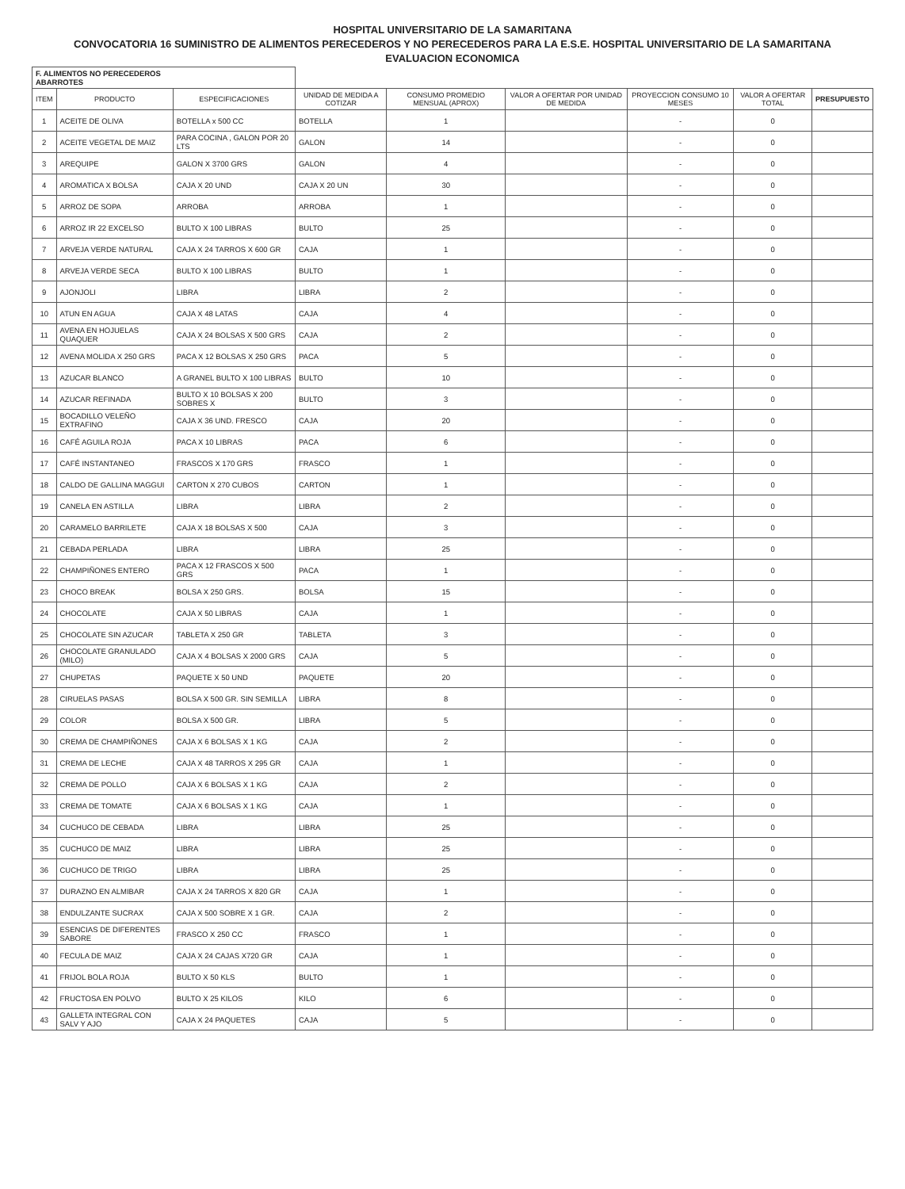HOSPITAL UNIVERSITARIO DE LA SAMARITANA
CONVOCATORIA 16 SUMINISTRO DE ALIMENTOS PERECEDEROS Y NO PERECEDEROS PARA LA E.S.E. HOSPITAL UNIVERSITARIO DE LA SAMARITANA
EVALUACION ECONOMICA
| F. ALIMENTOS NO PERECEDEROS ABARROTES | | | | | | | | |
| ITEM | PRODUCTO | ESPECIFICACIONES | UNIDAD DE MEDIDA A COTIZAR | CONSUMO PROMEDIO MENSUAL (APROX) | VALOR A OFERTAR POR UNIDAD DE MEDIDA | PROYECCION CONSUMO 10 MESES | VALOR A OFERTAR TOTAL | PRESUPUESTO |
| 1 | ACEITE DE OLIVA | BOTELLA x 500 CC | BOTELLA | 1 | | - | 0 | |
| 2 | ACEITE VEGETAL DE MAIZ | PARA COCINA , GALON POR 20 LTS | GALON | 14 | | - | 0 | |
| 3 | AREQUIPE | GALON X 3700 GRS | GALON | 4 | | - | 0 | |
| 4 | AROMATICA X BOLSA | CAJA X 20 UND | CAJA X 20 UN | 30 | | - | 0 | |
| 5 | ARROZ DE SOPA | ARROBA | ARROBA | 1 | | - | 0 | |
| 6 | ARROZ IR 22 EXCELSO | BULTO X 100 LIBRAS | BULTO | 25 | | - | 0 | |
| 7 | ARVEJA VERDE NATURAL | CAJA X 24 TARROS X 600 GR | CAJA | 1 | | - | 0 | |
| 8 | ARVEJA VERDE SECA | BULTO X 100 LIBRAS | BULTO | 1 | | - | 0 | |
| 9 | AJONJOLI | LIBRA | LIBRA | 2 | | - | 0 | |
| 10 | ATUN EN AGUA | CAJA X 48 LATAS | CAJA | 4 | | - | 0 | |
| 11 | AVENA EN HOJUELAS QUAQUER | CAJA X 24 BOLSAS X 500 GRS | CAJA | 2 | | - | 0 | |
| 12 | AVENA MOLIDA X 250 GRS | PACA X 12 BOLSAS X 250 GRS | PACA | 5 | | - | 0 | |
| 13 | AZUCAR BLANCO | A GRANEL BULTO X 100 LIBRAS | BULTO | 10 | | - | 0 | |
| 14 | AZUCAR REFINADA | BULTO X 10 BOLSAS X 200 SOBRES X | BULTO | 3 | | - | 0 | |
| 15 | BOCADILLO VELEÑO EXTRAFINO | CAJA X 36 UND. FRESCO | CAJA | 20 | | - | 0 | |
| 16 | CAFÉ AGUILA ROJA | PACA X 10 LIBRAS | PACA | 6 | | - | 0 | |
| 17 | CAFÉ INSTANTANEO | FRASCOS X 170 GRS | FRASCO | 1 | | - | 0 | |
| 18 | CALDO DE GALLINA MAGGUI | CARTON X 270 CUBOS | CARTON | 1 | | - | 0 | |
| 19 | CANELA EN ASTILLA | LIBRA | LIBRA | 2 | | - | 0 | |
| 20 | CARAMELO BARRILETE | CAJA X 18 BOLSAS X 500 | CAJA | 3 | | - | 0 | |
| 21 | CEBADA PERLADA | LIBRA | LIBRA | 25 | | - | 0 | |
| 22 | CHAMPIÑONES ENTERO | PACA X 12 FRASCOS X 500 GRS | PACA | 1 | | - | 0 | |
| 23 | CHOCO BREAK | BOLSA X 250 GRS. | BOLSA | 15 | | - | 0 | |
| 24 | CHOCOLATE | CAJA X 50 LIBRAS | CAJA | 1 | | - | 0 | |
| 25 | CHOCOLATE SIN AZUCAR | TABLETA X 250 GR | TABLETA | 3 | | - | 0 | |
| 26 | CHOCOLATE GRANULADO (MILO) | CAJA X 4 BOLSAS X 2000 GRS | CAJA | 5 | | - | 0 | |
| 27 | CHUPETAS | PAQUETE X 50 UND | PAQUETE | 20 | | - | 0 | |
| 28 | CIRUELAS PASAS | BOLSA X 500 GR. SIN SEMILLA | LIBRA | 8 | | - | 0 | |
| 29 | COLOR | BOLSA X 500 GR. | LIBRA | 5 | | - | 0 | |
| 30 | CREMA DE CHAMPIÑONES | CAJA X 6 BOLSAS X 1 KG | CAJA | 2 | | - | 0 | |
| 31 | CREMA DE LECHE | CAJA X 48 TARROS X 295 GR | CAJA | 1 | | - | 0 | |
| 32 | CREMA DE POLLO | CAJA X 6 BOLSAS X 1 KG | CAJA | 2 | | - | 0 | |
| 33 | CREMA DE TOMATE | CAJA X 6 BOLSAS X 1 KG | CAJA | 1 | | - | 0 | |
| 34 | CUCHUCO DE CEBADA | LIBRA | LIBRA | 25 | | - | 0 | |
| 35 | CUCHUCO DE MAIZ | LIBRA | LIBRA | 25 | | - | 0 | |
| 36 | CUCHUCO DE TRIGO | LIBRA | LIBRA | 25 | | - | 0 | |
| 37 | DURAZNO EN ALMIBAR | CAJA X 24 TARROS X 820 GR | CAJA | 1 | | - | 0 | |
| 38 | ENDULZANTE SUCRAX | CAJA X 500 SOBRE X 1 GR. | CAJA | 2 | | - | 0 | |
| 39 | ESENCIAS DE DIFERENTES SABORE | FRASCO X 250 CC | FRASCO | 1 | | - | 0 | |
| 40 | FECULA DE MAIZ | CAJA X 24 CAJAS X720 GR | CAJA | 1 | | - | 0 | |
| 41 | FRIJOL BOLA ROJA | BULTO X 50 KLS | BULTO | 1 | | - | 0 | |
| 42 | FRUCTOSA EN POLVO | BULTO X 25 KILOS | KILO | 6 | | - | 0 | |
| 43 | GALLETA INTEGRAL CON SALV Y AJO | CAJA X 24 PAQUETES | CAJA | 5 | | - | 0 | |